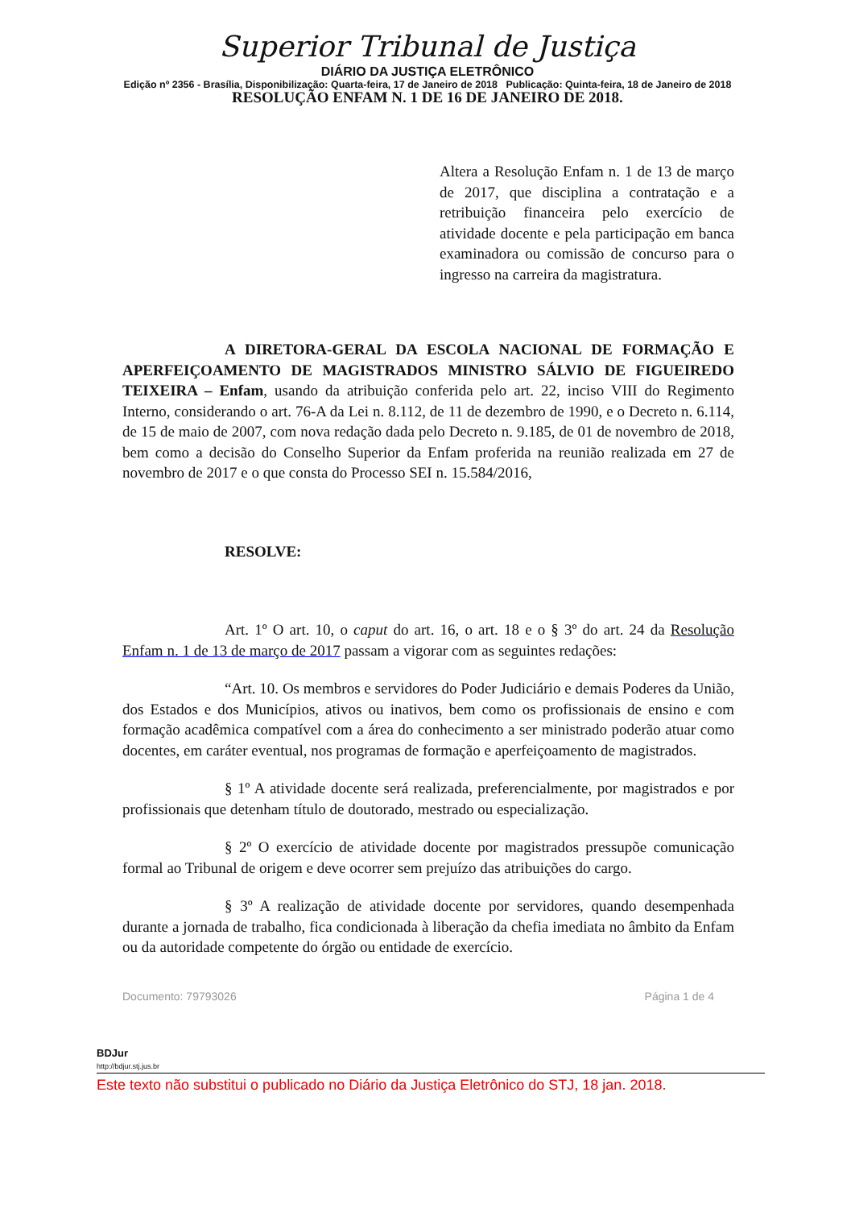Superior Tribunal de Justiça
DIÁRIO DA JUSTIÇA ELETRÔNICO
Edição nº 2356 - Brasília, Disponibilização: Quarta-feira, 17 de Janeiro de 2018 Publicação: Quinta-feira, 18 de Janeiro de 2018
RESOLUÇÃO ENFAM N. 1 DE 16 DE JANEIRO DE 2018.
Altera a Resolução Enfam n. 1 de 13 de março de 2017, que disciplina a contratação e a retribuição financeira pelo exercício de atividade docente e pela participação em banca examinadora ou comissão de concurso para o ingresso na carreira da magistratura.
A DIRETORA-GERAL DA ESCOLA NACIONAL DE FORMAÇÃO E APERFEIÇOAMENTO DE MAGISTRADOS MINISTRO SÁLVIO DE FIGUEIREDO TEIXEIRA – Enfam, usando da atribuição conferida pelo art. 22, inciso VIII do Regimento Interno, considerando o art. 76-A da Lei n. 8.112, de 11 de dezembro de 1990, e o Decreto n. 6.114, de 15 de maio de 2007, com nova redação dada pelo Decreto n. 9.185, de 01 de novembro de 2018, bem como a decisão do Conselho Superior da Enfam proferida na reunião realizada em 27 de novembro de 2017 e o que consta do Processo SEI n. 15.584/2016,
RESOLVE:
Art. 1º O art. 10, o caput do art. 16, o art. 18 e o § 3º do art. 24 da Resolução Enfam n. 1 de 13 de março de 2017 passam a vigorar com as seguintes redações:
“Art. 10. Os membros e servidores do Poder Judiciário e demais Poderes da União, dos Estados e dos Municípios, ativos ou inativos, bem como os profissionais de ensino e com formação acadêmica compatível com a área do conhecimento a ser ministrado poderão atuar como docentes, em caráter eventual, nos programas de formação e aperfeiçoamento de magistrados.
§ 1º A atividade docente será realizada, preferencialmente, por magistrados e por profissionais que detenham título de doutorado, mestrado ou especialização.
§ 2º O exercício de atividade docente por magistrados pressupõe comunicação formal ao Tribunal de origem e deve ocorrer sem prejuízo das atribuições do cargo.
§ 3º A realização de atividade docente por servidores, quando desempenhada durante a jornada de trabalho, fica condicionada à liberação da chefia imediata no âmbito da Enfam ou da autoridade competente do órgão ou entidade de exercício.
Documento: 79793026 Página 1 de 4
BDJur
http://bdjur.stj.jus.br
Este texto não substitui o publicado no Diário da Justiça Eletrônico do STJ, 18 jan. 2018.